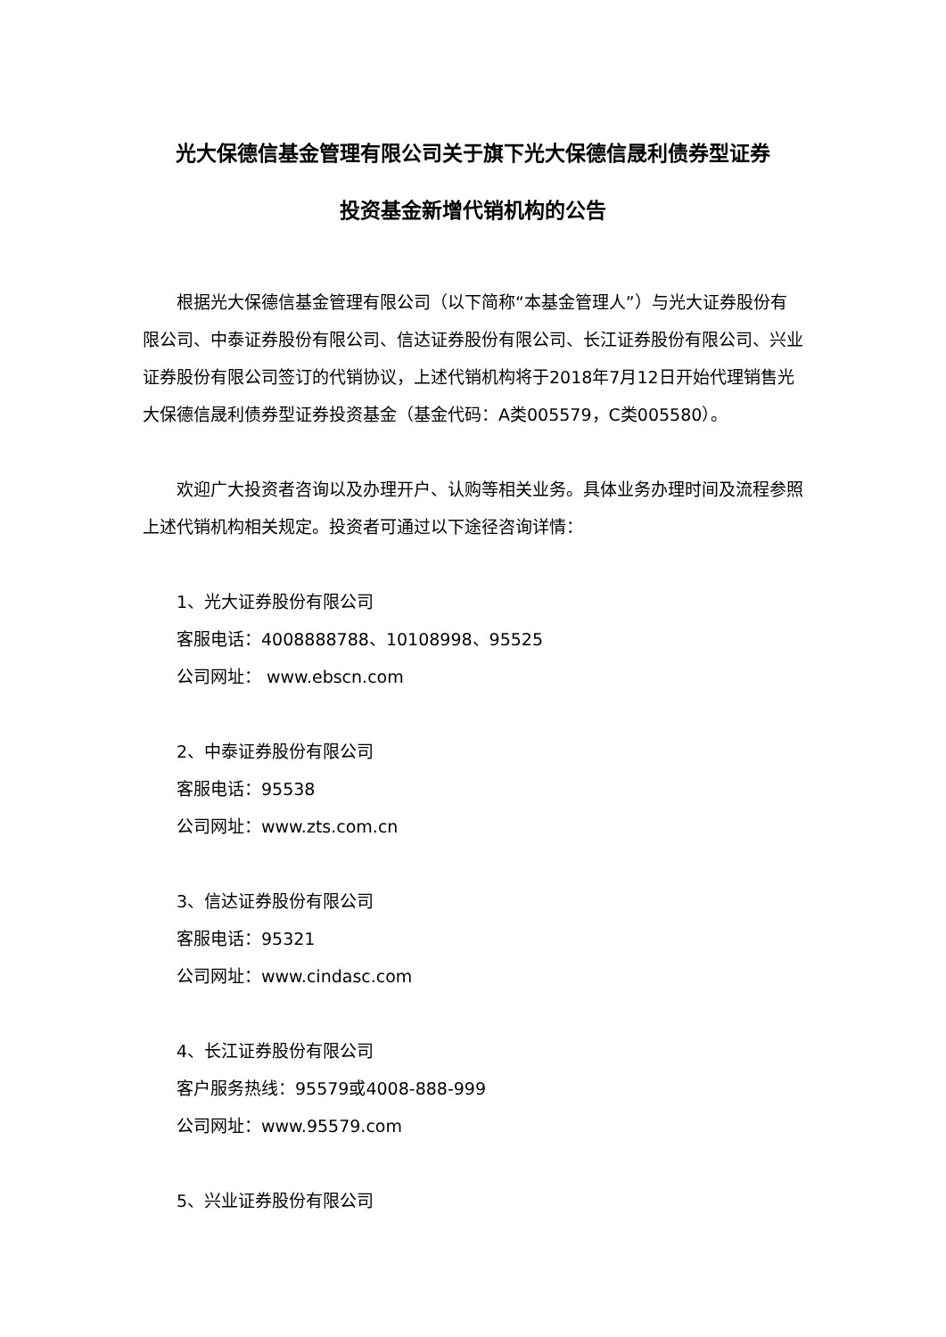光大保德信基金管理有限公司关于旗下光大保德信晟利债券型证券
投资基金新增代销机构的公告
根据光大保德信基金管理有限公司（以下简称“本基金管理人”）与光大证券股份有限公司、中泰证券股份有限公司、信达证券股份有限公司、长江证券股份有限公司、兴业证券股份有限公司签订的代销协议，上述代销机构将于2018年7月12日开始代理销售光大保德信晟利债券型证券投资基金（基金代码：A类005579，C类005580）。
欢迎广大投资者咨询以及办理开户、认购等相关业务。具体业务办理时间及流程参照上述代销机构相关规定。投资者可通过以下途径咨询详情：
1、光大证券股份有限公司
客服电话：4008888788、10108998、95525
公司网址： www.ebscn.com
2、中泰证券股份有限公司
客服电话：95538
公司网址：www.zts.com.cn
3、信达证券股份有限公司
客服电话：95321
公司网址：www.cindasc.com
4、长江证券股份有限公司
客户服务热线：95579或4008-888-999
公司网址：www.95579.com
5、兴业证券股份有限公司